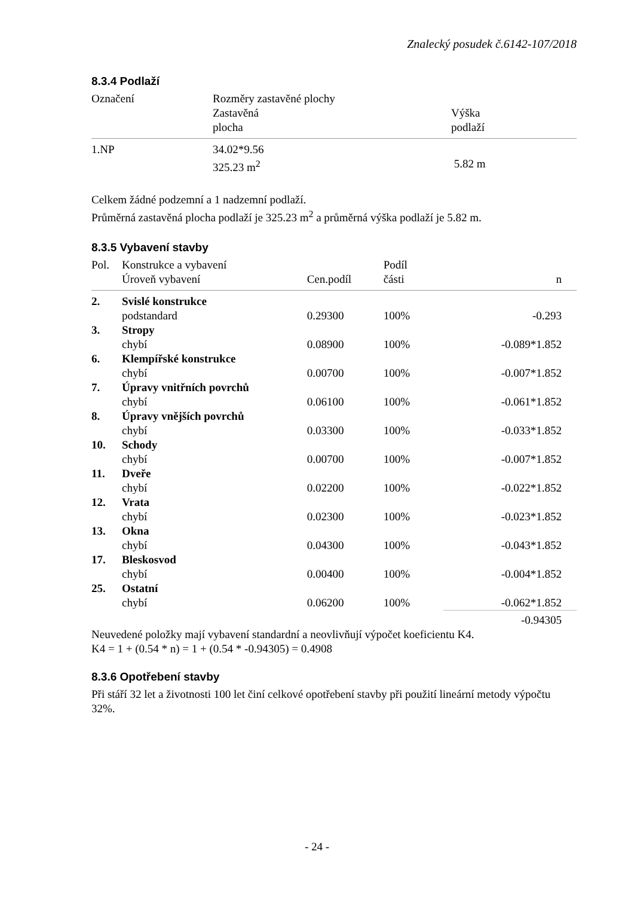Znalecký posudek č.6142-107/2018
8.3.4 Podlaží
| Označení | Rozměry zastavěné plochy Zastavěná plocha | Výška podlaží |
| --- | --- | --- |
| 1.NP | 34.02*9.56 325.23 m<sup>2</sup> | 5.82 m |
Celkem žádné podzemní a 1 nadzemní podlaží.
Průměrná zastavěná plocha podlaží je 325.23 m<sup>2</sup> a průměrná výška podlaží je 5.82 m.
8.3.5 Vybavení stavby
| Pol. | Konstrukce a vybavení Úroveň vybavení | Cen.podíl | Podíl části | n |
| --- | --- | --- | --- | --- |
| 2. | Svislé konstrukce | | | |
| | podstandard | 0.29300 | 100% | -0.293 |
| 3. | Stropy | | | |
| | chybí | 0.08900 | 100% | -0.089*1.852 |
| 6. | Klempířské konstrukce | | | |
| | chybí | 0.00700 | 100% | -0.007*1.852 |
| 7. | Úpravy vnitřních povrchů | | | |
| | chybí | 0.06100 | 100% | -0.061*1.852 |
| 8. | Úpravy vnějších povrchů | | | |
| | chybí | 0.03300 | 100% | -0.033*1.852 |
| 10. | Schody | | | |
| | chybí | 0.00700 | 100% | -0.007*1.852 |
| 11. | Dveře | | | |
| | chybí | 0.02200 | 100% | -0.022*1.852 |
| 12. | Vrata | | | |
| | chybí | 0.02300 | 100% | -0.023*1.852 |
| 13. | Okna | | | |
| | chybí | 0.04300 | 100% | -0.043*1.852 |
| 17. | Bleskosvod | | | |
| | chybí | 0.00400 | 100% | -0.004*1.852 |
| 25. | Ostatní | | | |
| | chybí | 0.06200 | 100% | -0.062*1.852 |
| | | | | -0.94305 |
Neuvedené položky mají vybavení standardní a neovlivňují výpočet koeficientu K4.
K4 = 1 + (0.54 * n) = 1 + (0.54 * -0.94305) = 0.4908
8.3.6 Opotřebení stavby
Při stáří 32 let a životnosti 100 let činí celkové opotřebení stavby při použití lineární metody výpočtu 32%.
- 24 -